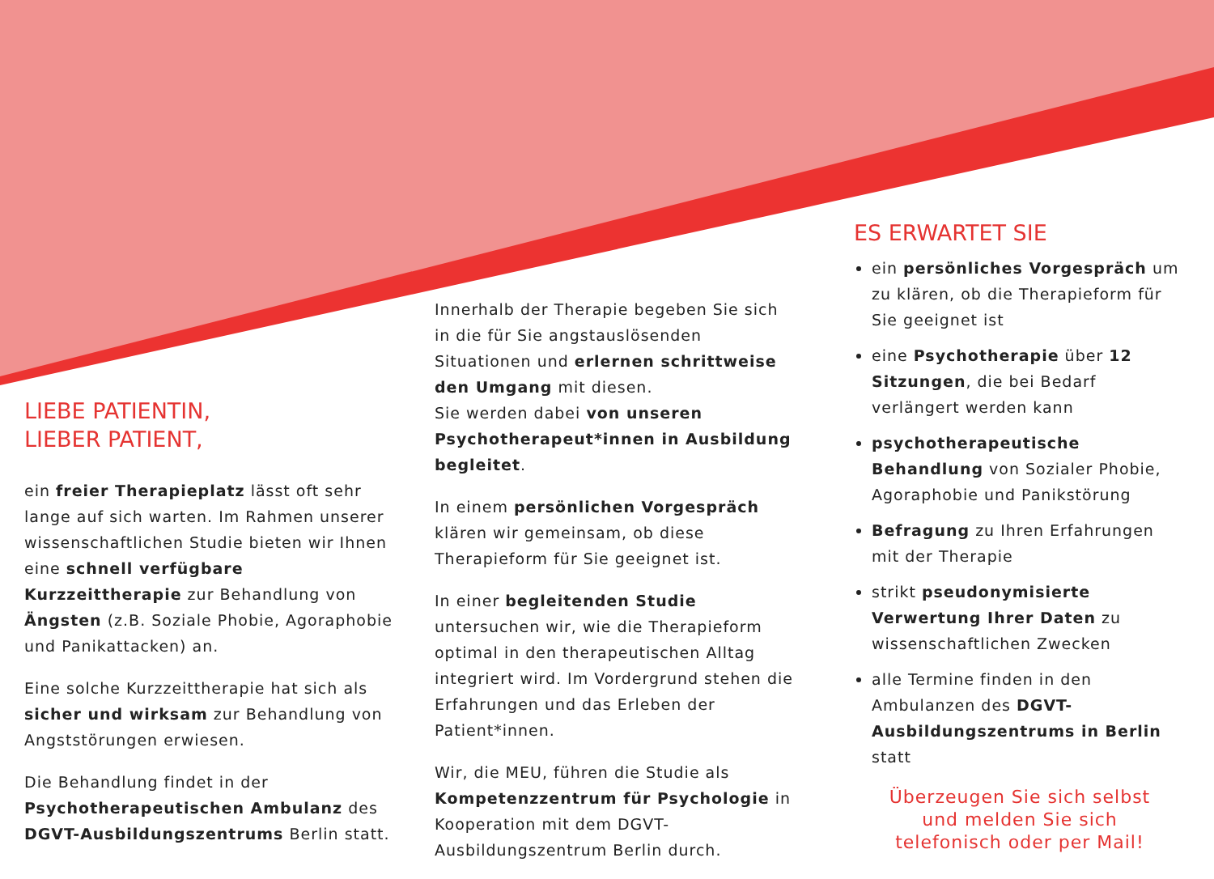LIEBE PATIENTIN,
LIEBER PATIENT,
ein freier Therapieplatz lässt oft sehr lange auf sich warten. Im Rahmen unserer wissenschaftlichen Studie bieten wir Ihnen eine schnell verfügbare Kurzzeittherapie zur Behandlung von Ängsten (z.B. Soziale Phobie, Agoraphobie und Panikattacken) an.
Eine solche Kurzzeittherapie hat sich als sicher und wirksam zur Behandlung von Angststörungen erwiesen.
Die Behandlung findet in der Psychotherapeutischen Ambulanz des DGVT-Ausbildungszentrums Berlin statt.
Innerhalb der Therapie begeben Sie sich in die für Sie angstauslösenden Situationen und erlernen schrittweise den Umgang mit diesen.
Sie werden dabei von unseren Psychotherapeut*innen in Ausbildung begleitet.
In einem persönlichen Vorgespräch klären wir gemeinsam, ob diese Therapieform für Sie geeignet ist.
In einer begleitenden Studie untersuchen wir, wie die Therapieform optimal in den therapeutischen Alltag integriert wird. Im Vordergrund stehen die Erfahrungen und das Erleben der Patient*innen.
Wir, die MEU, führen die Studie als Kompetenzzentrum für Psychologie in Kooperation mit dem DGVT-Ausbildungszentrum Berlin durch.
ES ERWARTET SIE
ein persönliches Vorgespräch um zu klären, ob die Therapieform für Sie geeignet ist
eine Psychotherapie über 12 Sitzungen, die bei Bedarf verlängert werden kann
psychotherapeutische Behandlung von Sozialer Phobie, Agoraphobie und Panikstörung
Befragung zu Ihren Erfahrungen mit der Therapie
strikt pseudonymisierte Verwertung Ihrer Daten zu wissenschaftlichen Zwecken
alle Termine finden in den Ambulanzen des DGVT-Ausbildungszentrums in Berlin statt
Überzeugen Sie sich selbst
und melden Sie sich
telefonisch oder per Mail!